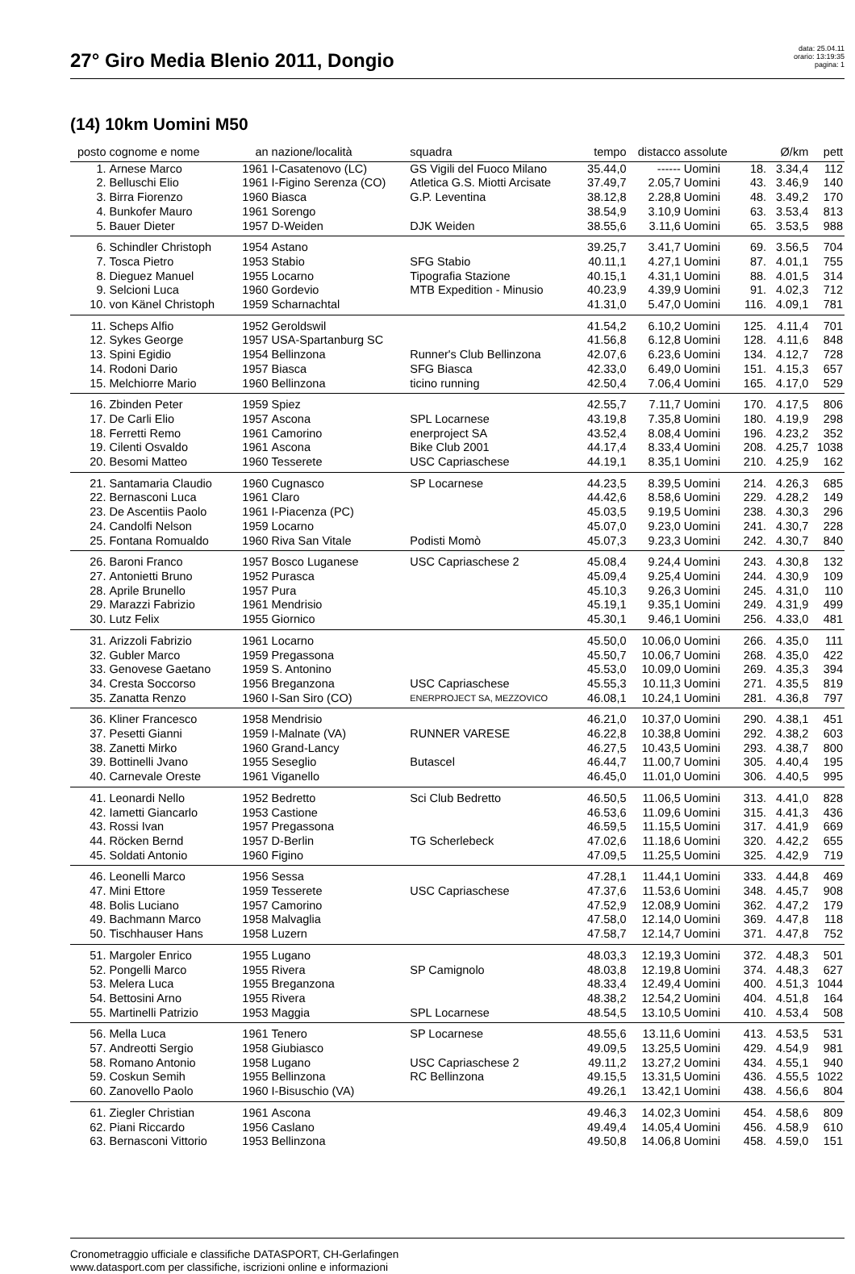27° Giro Media Blenio 2011, Dongio
data: 25.04.11
orario: 13:19:35
pagina: 1
(14) 10km Uomini M50
| posto | cognome e nome | an | nazione/località | squadra | tempo | distacco | assolute | | Ø/km | pett |
| --- | --- | --- | --- | --- | --- | --- | --- | --- | --- | --- |
| 1. | Arnese Marco | 1961 | I-Casatenovo (LC) | GS Vigili del Fuoco Milano | 35.44,0 | ------ | Uomini | 18. | 3.34,4 | 112 |
| 2. | Belluschi Elio | 1961 | I-Figino Serenza (CO) | Atletica G.S. Miotti Arcisate | 37.49,7 | 2.05,7 | Uomini | 43. | 3.46,9 | 140 |
| 3. | Birra Fiorenzo | 1960 | Biasca | G.P. Leventina | 38.12,8 | 2.28,8 | Uomini | 48. | 3.49,2 | 170 |
| 4. | Bunkofer Mauro | 1961 | Sorengo | | 38.54,9 | 3.10,9 | Uomini | 63. | 3.53,4 | 813 |
| 5. | Bauer Dieter | 1957 | D-Weiden | DJK Weiden | 38.55,6 | 3.11,6 | Uomini | 65. | 3.53,5 | 988 |
| 6. | Schindler Christoph | 1954 | Astano | | 39.25,7 | 3.41,7 | Uomini | 69. | 3.56,5 | 704 |
| 7. | Tosca Pietro | 1953 | Stabio | SFG Stabio | 40.11,1 | 4.27,1 | Uomini | 87. | 4.01,1 | 755 |
| 8. | Dieguez Manuel | 1955 | Locarno | Tipografia Stazione | 40.15,1 | 4.31,1 | Uomini | 88. | 4.01,5 | 314 |
| 9. | Selcioni Luca | 1960 | Gordevio | MTB Expedition - Minusio | 40.23,9 | 4.39,9 | Uomini | 91. | 4.02,3 | 712 |
| 10. | von Känel Christoph | 1959 | Scharnachtal | | 41.31,0 | 5.47,0 | Uomini | 116. | 4.09,1 | 781 |
| 11. | Scheps Alfio | 1952 | Geroldswil | | 41.54,2 | 6.10,2 | Uomini | 125. | 4.11,4 | 701 |
| 12. | Sykes George | 1957 | USA-Spartanburg SC | | 41.56,8 | 6.12,8 | Uomini | 128. | 4.11,6 | 848 |
| 13. | Spini Egidio | 1954 | Bellinzona | Runner's Club Bellinzona | 42.07,6 | 6.23,6 | Uomini | 134. | 4.12,7 | 728 |
| 14. | Rodoni Dario | 1957 | Biasca | SFG Biasca | 42.33,0 | 6.49,0 | Uomini | 151. | 4.15,3 | 657 |
| 15. | Melchiorre Mario | 1960 | Bellinzona | ticino running | 42.50,4 | 7.06,4 | Uomini | 165. | 4.17,0 | 529 |
| 16. | Zbinden Peter | 1959 | Spiez | | 42.55,7 | 7.11,7 | Uomini | 170. | 4.17,5 | 806 |
| 17. | De Carli Elio | 1957 | Ascona | SPL Locarnese | 43.19,8 | 7.35,8 | Uomini | 180. | 4.19,9 | 298 |
| 18. | Ferretti Remo | 1961 | Camorino | enerproject SA | 43.52,4 | 8.08,4 | Uomini | 196. | 4.23,2 | 352 |
| 19. | Cilenti Osvaldo | 1961 | Ascona | Bike Club 2001 | 44.17,4 | 8.33,4 | Uomini | 208. | 4.25,7 | 1038 |
| 20. | Besomi Matteo | 1960 | Tesserete | USC Capriaschese | 44.19,1 | 8.35,1 | Uomini | 210. | 4.25,9 | 162 |
| 21. | Santamaria Claudio | 1960 | Cugnasco | SP Locarnese | 44.23,5 | 8.39,5 | Uomini | 214. | 4.26,3 | 685 |
| 22. | Bernasconi Luca | 1961 | Claro | | 44.42,6 | 8.58,6 | Uomini | 229. | 4.28,2 | 149 |
| 23. | De Ascentiis Paolo | 1961 | I-Piacenza (PC) | | 45.03,5 | 9.19,5 | Uomini | 238. | 4.30,3 | 296 |
| 24. | Candolfi Nelson | 1959 | Locarno | | 45.07,0 | 9.23,0 | Uomini | 241. | 4.30,7 | 228 |
| 25. | Fontana Romualdo | 1960 | Riva San Vitale | Podisti Momò | 45.07,3 | 9.23,3 | Uomini | 242. | 4.30,7 | 840 |
| 26. | Baroni Franco | 1957 | Bosco Luganese | USC Capriaschese 2 | 45.08,4 | 9.24,4 | Uomini | 243. | 4.30,8 | 132 |
| 27. | Antonietti Bruno | 1952 | Purasca | | 45.09,4 | 9.25,4 | Uomini | 244. | 4.30,9 | 109 |
| 28. | Aprile Brunello | 1957 | Pura | | 45.10,3 | 9.26,3 | Uomini | 245. | 4.31,0 | 110 |
| 29. | Marazzi Fabrizio | 1961 | Mendrisio | | 45.19,1 | 9.35,1 | Uomini | 249. | 4.31,9 | 499 |
| 30. | Lutz Felix | 1955 | Giornico | | 45.30,1 | 9.46,1 | Uomini | 256. | 4.33,0 | 481 |
| 31. | Arizzoli Fabrizio | 1961 | Locarno | | 45.50,0 | 10.06,0 | Uomini | 266. | 4.35,0 | 111 |
| 32. | Gubler Marco | 1959 | Pregassona | | 45.50,7 | 10.06,7 | Uomini | 268. | 4.35,0 | 422 |
| 33. | Genovese Gaetano | 1959 | S. Antonino | | 45.53,0 | 10.09,0 | Uomini | 269. | 4.35,3 | 394 |
| 34. | Cresta Soccorso | 1956 | Breganzona | USC Capriaschese | 45.55,3 | 10.11,3 | Uomini | 271. | 4.35,5 | 819 |
| 35. | Zanatta Renzo | 1960 | I-San Siro (CO) | ENERPROJECT SA, MEZZOVICO | 46.08,1 | 10.24,1 | Uomini | 281. | 4.36,8 | 797 |
| 36. | Kliner Francesco | 1958 | Mendrisio | | 46.21,0 | 10.37,0 | Uomini | 290. | 4.38,1 | 451 |
| 37. | Pesetti Gianni | 1959 | I-Malnate (VA) | RUNNER VARESE | 46.22,8 | 10.38,8 | Uomini | 292. | 4.38,2 | 603 |
| 38. | Zanetti Mirko | 1960 | Grand-Lancy | | 46.27,5 | 10.43,5 | Uomini | 293. | 4.38,7 | 800 |
| 39. | Bottinelli Jvano | 1955 | Seseglio | Butascel | 46.44,7 | 11.00,7 | Uomini | 305. | 4.40,4 | 195 |
| 40. | Carnevale Oreste | 1961 | Viganello | | 46.45,0 | 11.01,0 | Uomini | 306. | 4.40,5 | 995 |
| 41. | Leonardi Nello | 1952 | Bedretto | Sci Club Bedretto | 46.50,5 | 11.06,5 | Uomini | 313. | 4.41,0 | 828 |
| 42. | Iametti Giancarlo | 1953 | Castione | | 46.53,6 | 11.09,6 | Uomini | 315. | 4.41,3 | 436 |
| 43. | Rossi Ivan | 1957 | Pregassona | | 46.59,5 | 11.15,5 | Uomini | 317. | 4.41,9 | 669 |
| 44. | Röcken Bernd | 1957 | D-Berlin | TG Scherlebeck | 47.02,6 | 11.18,6 | Uomini | 320. | 4.42,2 | 655 |
| 45. | Soldati Antonio | 1960 | Figino | | 47.09,5 | 11.25,5 | Uomini | 325. | 4.42,9 | 719 |
| 46. | Leonelli Marco | 1956 | Sessa | | 47.28,1 | 11.44,1 | Uomini | 333. | 4.44,8 | 469 |
| 47. | Mini Ettore | 1959 | Tesserete | USC Capriaschese | 47.37,6 | 11.53,6 | Uomini | 348. | 4.45,7 | 908 |
| 48. | Bolis Luciano | 1957 | Camorino | | 47.52,9 | 12.08,9 | Uomini | 362. | 4.47,2 | 179 |
| 49. | Bachmann Marco | 1958 | Malvaglia | | 47.58,0 | 12.14,0 | Uomini | 369. | 4.47,8 | 118 |
| 50. | Tischhauser Hans | 1958 | Luzern | | 47.58,7 | 12.14,7 | Uomini | 371. | 4.47,8 | 752 |
| 51. | Margoler Enrico | 1955 | Lugano | | 48.03,3 | 12.19,3 | Uomini | 372. | 4.48,3 | 501 |
| 52. | Pongelli Marco | 1955 | Rivera | SP Camignolo | 48.03,8 | 12.19,8 | Uomini | 374. | 4.48,3 | 627 |
| 53. | Melera Luca | 1955 | Breganzona | | 48.33,4 | 12.49,4 | Uomini | 400. | 4.51,3 | 1044 |
| 54. | Bettosini Arno | 1955 | Rivera | | 48.38,2 | 12.54,2 | Uomini | 404. | 4.51,8 | 164 |
| 55. | Martinelli Patrizio | 1953 | Maggia | SPL Locarnese | 48.54,5 | 13.10,5 | Uomini | 410. | 4.53,4 | 508 |
| 56. | Mella Luca | 1961 | Tenero | SP Locarnese | 48.55,6 | 13.11,6 | Uomini | 413. | 4.53,5 | 531 |
| 57. | Andreotti Sergio | 1958 | Giubiasco | | 49.09,5 | 13.25,5 | Uomini | 429. | 4.54,9 | 981 |
| 58. | Romano Antonio | 1958 | Lugano | USC Capriaschese 2 | 49.11,2 | 13.27,2 | Uomini | 434. | 4.55,1 | 940 |
| 59. | Coskun Semih | 1955 | Bellinzona | RC Bellinzona | 49.15,5 | 13.31,5 | Uomini | 436. | 4.55,5 | 1022 |
| 60. | Zanovello Paolo | 1960 | I-Bisuschio (VA) | | 49.26,1 | 13.42,1 | Uomini | 438. | 4.56,6 | 804 |
| 61. | Ziegler Christian | 1961 | Ascona | | 49.46,3 | 14.02,3 | Uomini | 454. | 4.58,6 | 809 |
| 62. | Piani Riccardo | 1956 | Caslano | | 49.49,4 | 14.05,4 | Uomini | 456. | 4.58,9 | 610 |
| 63. | Bernasconi Vittorio | 1953 | Bellinzona | | 49.50,8 | 14.06,8 | Uomini | 458. | 4.59,0 | 151 |
Cronometraggio ufficiale e classifiche DATASPORT, CH-Gerlafingen
www.datasport.com per classifiche, iscrizioni online e informazioni